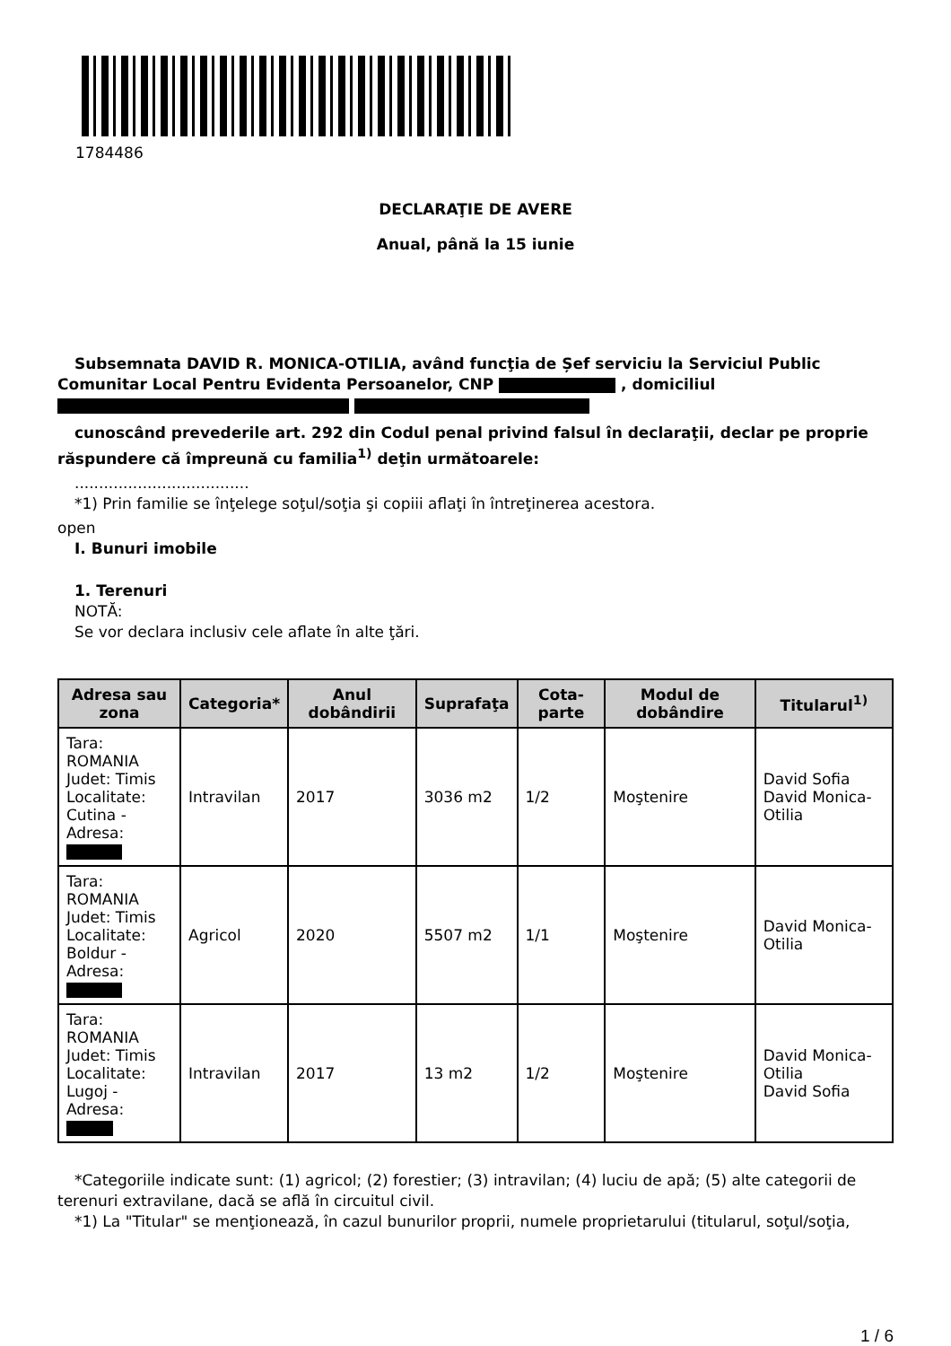1784486
DECLARAŢIE DE AVERE
Anual, până la 15 iunie
Subsemnata DAVID R. MONICA-OTILIA, având funcţia de Șef serviciu la Serviciul Public Comunitar Local Pentru Evidenta Persoanelor, CNP , domiciliul
cunoscând prevederile art. 292 din Codul penal privind falsul în declaraţii, declar pe proprie răspundere că împreună cu familia<sup>1)</sup> deţin următoarele:
....................................
*1) Prin familie se înţelege soţul/soţia şi copiii aflaţi în întreţinerea acestora.
open
I. Bunuri imobile
1. Terenuri
NOTĂ:
Se vor declara inclusiv cele aflate în alte ţări.
| Adresa sau zona | Categoria* | Anul dobândirii | Suprafaţa | Cota-parte | Modul de dobândire | Titularul<sup>1)</sup> |
| --- | --- | --- | --- | --- | --- | --- |
| Tara: ROMANIA Judet: Timis Localitate: Cutina - Adresa: | Intravilan | 2017 | 3036 m2 | 1/2 | Moştenire | David Sofia David Monica-Otilia |
| Tara: ROMANIA Judet: Timis Localitate: Boldur - Adresa: | Agricol | 2020 | 5507 m2 | 1/1 | Moştenire | David Monica-Otilia |
| Tara: ROMANIA Judet: Timis Localitate: Lugoj - Adresa: | Intravilan | 2017 | 13 m2 | 1/2 | Moştenire | David Monica-Otilia David Sofia |
*Categoriile indicate sunt: (1) agricol; (2) forestier; (3) intravilan; (4) luciu de apă; (5) alte categorii de terenuri extravilane, dacă se află în circuitul civil.
*1) La "Titular" se menţionează, în cazul bunurilor proprii, numele proprietarului (titularul, soţul/soţia,
1 / 6